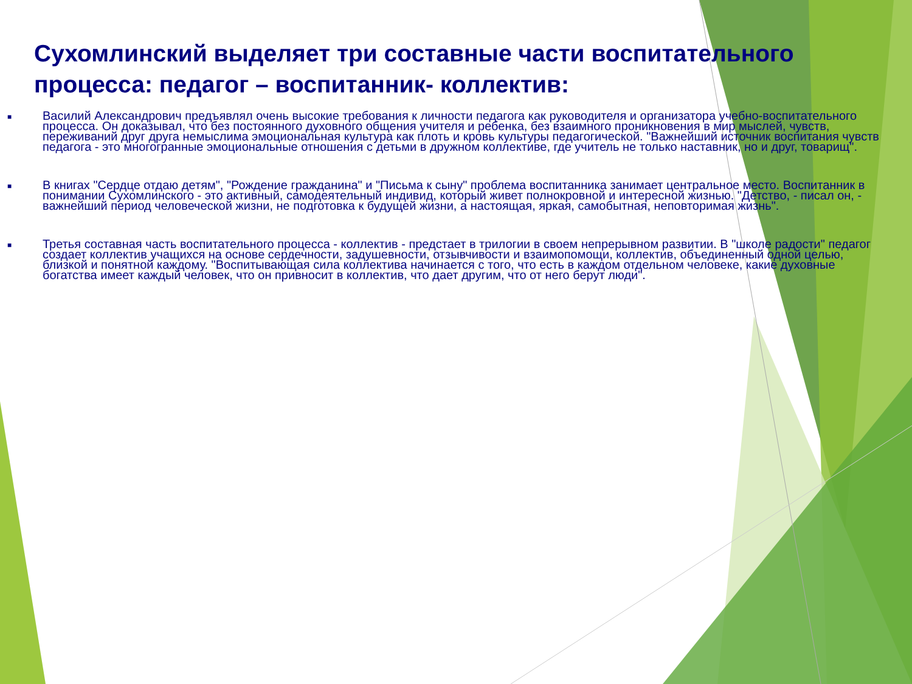Сухомлинский выделяет три составные части воспитательного процесса: педагог – воспитанник- коллектив:
■ Василий Александрович предъявлял очень высокие требования к личности педагога как руководителя и организатора учебно-воспитательного процесса. Он доказывал, что без постоянного духовного общения учителя и ребенка, без взаимного проникновения в мир мыслей, чувств, переживаний друг друга немыслима эмоциональная культура как плоть и кровь культуры педагогической. "Важнейший источник воспитания чувств педагога - это многогранные эмоциональные отношения с детьми в дружном коллективе, где учитель не только наставник, но и друг, товарищ".
■ В книгах "Сердце отдаю детям", "Рождение гражданина" и "Письма к сыну" проблема воспитанника занимает центральное место. Воспитанник в понимании Сухомлинского - это активный, самодеятельный индивид, который живет полнокровной и интересной жизнью. "Детство, - писал он, - важнейший период человеческой жизни, не подготовка к будущей жизни, а настоящая, яркая, самобытная, неповторимая жизнь".
■ Третья составная часть воспитательного процесса - коллектив - предстает в трилогии в своем непрерывном развитии. В "школе радости" педагог создает коллектив учащихся на основе сердечности, задушевности, отзывчивости и взаимопомощи, коллектив, объединенный одной целью, близкой и понятной каждому. "Воспитывающая сила коллектива начинается с того, что есть в каждом отдельном человеке, какие духовные богатства имеет каждый человек, что он привносит в коллектив, что дает другим, что от него берут люди".